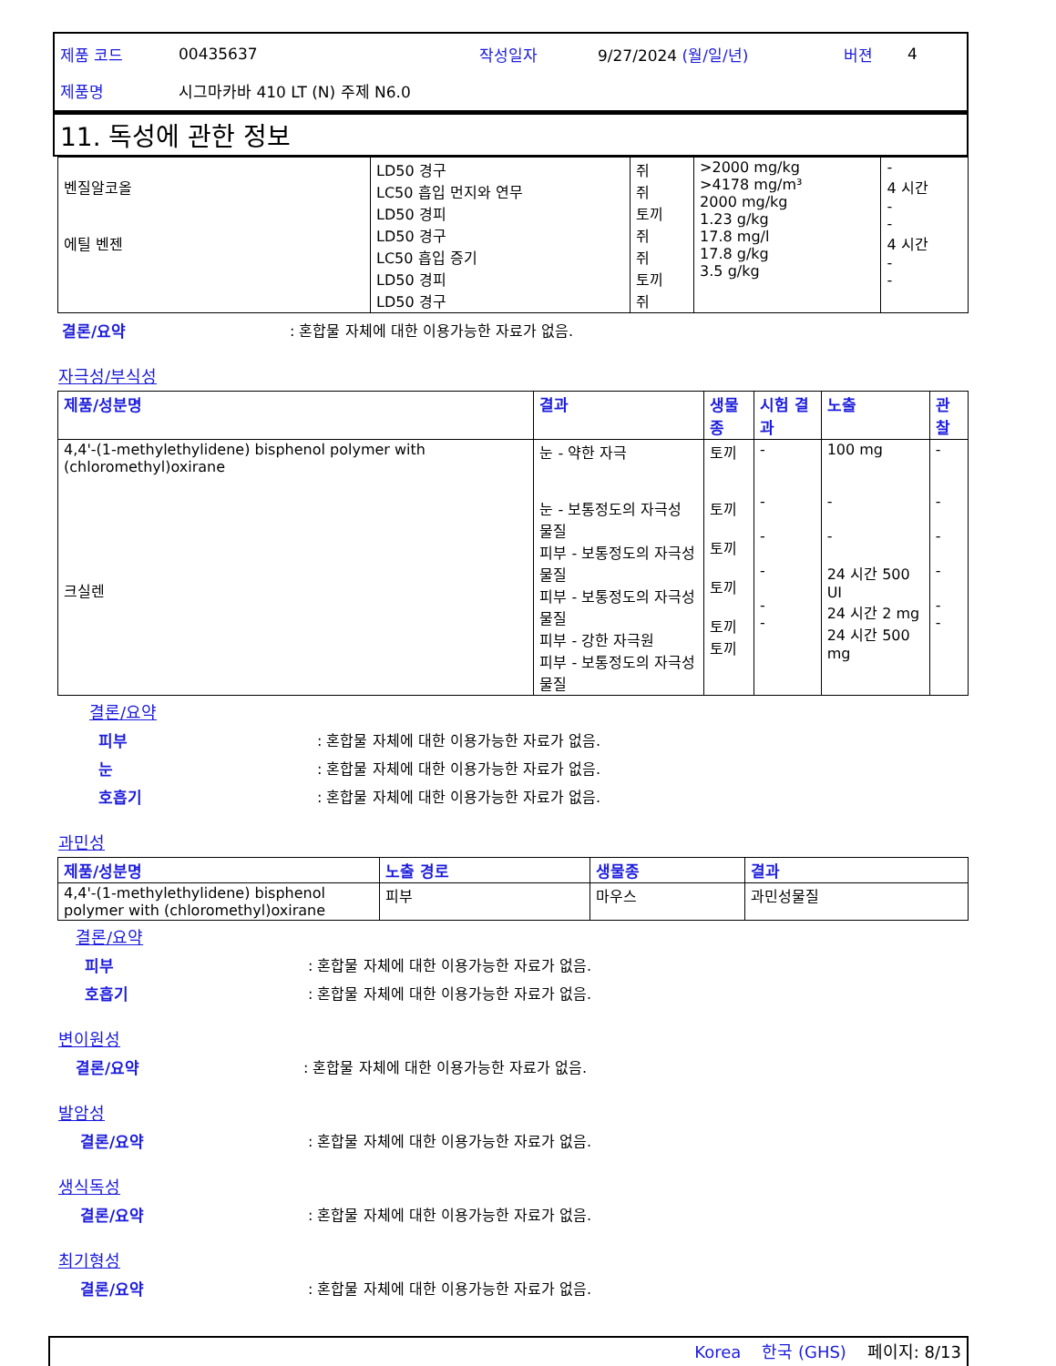제품 코드 00435637 작성일자 9/27/2024 (월/일/년) 버젼 4
제품명 시그마카바 410 LT (N) 주제 N6.0
11. 독성에 관한 정보
| 벤질알코올 에틸 벤젠 | LD50 경구 LC50 흡입 먼지와 연무 LD50 경피 LD50 경구 LC50 흡입 증기 LD50 경피 LD50 경구 | 쥐 쥐 토끼 쥐 쥐 토끼 쥐 | >2000 mg/kg >4178 mg/m³ 2000 mg/kg 1.23 g/kg 17.8 mg/l 17.8 g/kg 3.5 g/kg | - 4 시간 - - 4 시간 - - |
결론/요약: 혼합물 자체에 대한 이용가능한 자료가 없음.
자극성/부식성
| 제품/성분명 | 결과 | 생물종 | 시험 결과 | 노출 | 관찰 |
| --- | --- | --- | --- | --- | --- |
| 4,4'-(1-methylethylidene) bisphenol polymer with (chloromethyl)oxirane 크실렌 | 눈 - 약한 자극 눈 - 보통정도의 자극성 물질 피부 - 보통정도의 자극성 물질 피부 - 보통정도의 자극성 물질 피부 - 강한 자극원 피부 - 보통정도의 자극성 물질 | 토끼 토끼 토끼 토끼 토끼 토끼 | - - - - - - | 100 mg - - 24 시간 500 UI 24 시간 2 mg 24 시간 500 mg | - - - - - - |
결론/요약
피부: 혼합물 자체에 대한 이용가능한 자료가 없음.
눈: 혼합물 자체에 대한 이용가능한 자료가 없음.
호흡기: 혼합물 자체에 대한 이용가능한 자료가 없음.
과민성
| 제품/성분명 | 노출 경로 | 생물종 | 결과 |
| --- | --- | --- | --- |
| 4,4'-(1-methylethylidene) bisphenol polymer with (chloromethyl)oxirane | 피부 | 마우스 | 과민성물질 |
결론/요약
피부: 혼합물 자체에 대한 이용가능한 자료가 없음.
호흡기: 혼합물 자체에 대한 이용가능한 자료가 없음.
변이원성
결론/요약: 혼합물 자체에 대한 이용가능한 자료가 없음.
발암성
결론/요약: 혼합물 자체에 대한 이용가능한 자료가 없음.
생식독성
결론/요약: 혼합물 자체에 대한 이용가능한 자료가 없음.
최기형성
결론/요약: 혼합물 자체에 대한 이용가능한 자료가 없음.
Korea 한국 (GHS) 페이지: 8/13